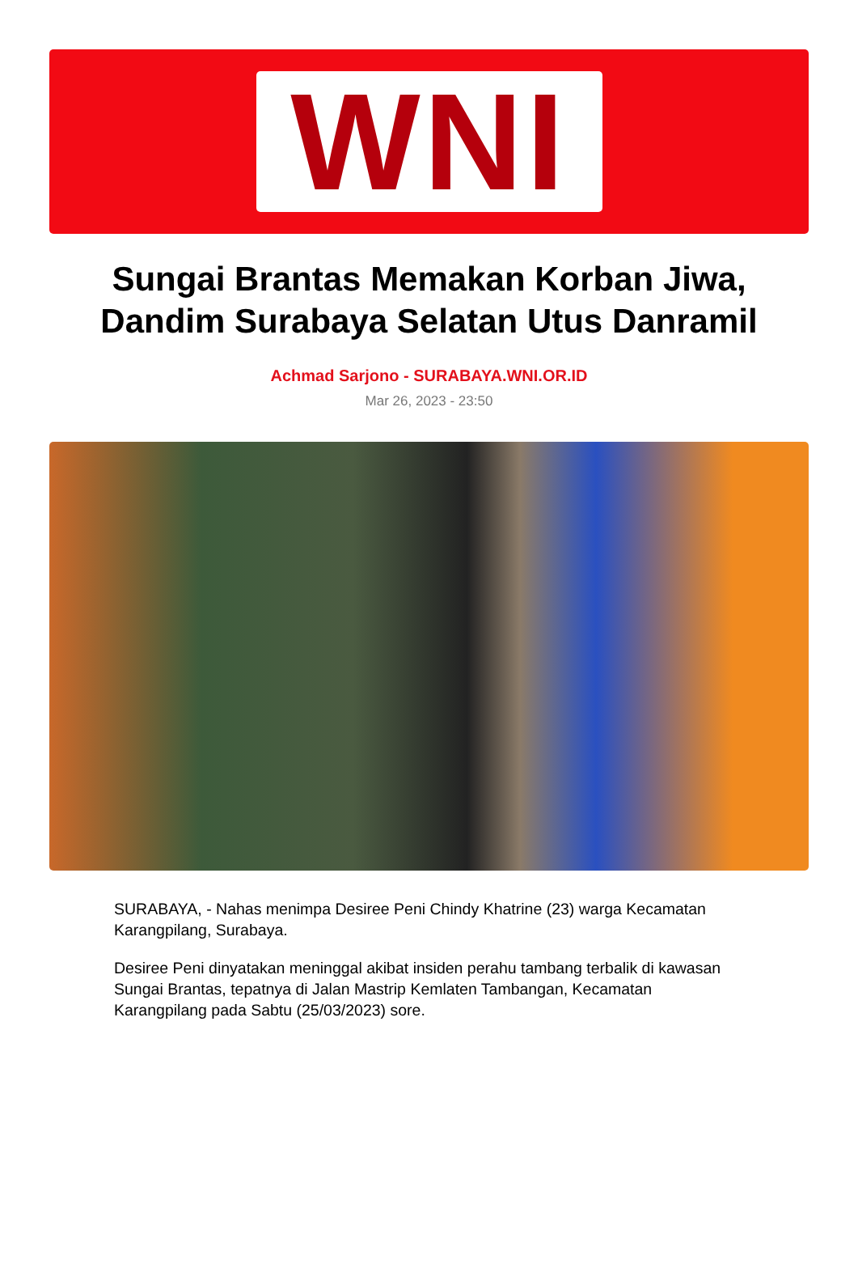WNI
Sungai Brantas Memakan Korban Jiwa, Dandim Surabaya Selatan Utus Danramil
Achmad Sarjono - SURABAYA.WNI.OR.ID
Mar 26, 2023 - 23:50
SURABAYA, - Nahas menimpa Desiree Peni Chindy Khatrine (23) warga Kecamatan Karangpilang, Surabaya.
Desiree Peni dinyatakan meninggal akibat insiden perahu tambang terbalik di kawasan Sungai Brantas, tepatnya di Jalan Mastrip Kemlaten Tambangan, Kecamatan Karangpilang pada Sabtu (25/03/2023) sore.